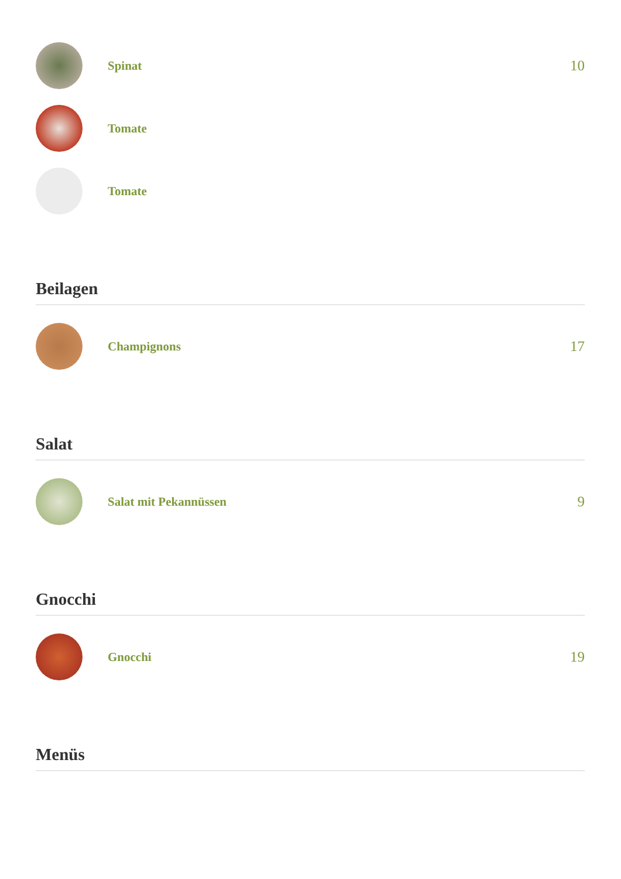Spinat
10
Tomate
Tomate
Beilagen
Champignons
17
Salat
Salat mit Pekannüssen
9
Gnocchi
Gnocchi
19
Menüs